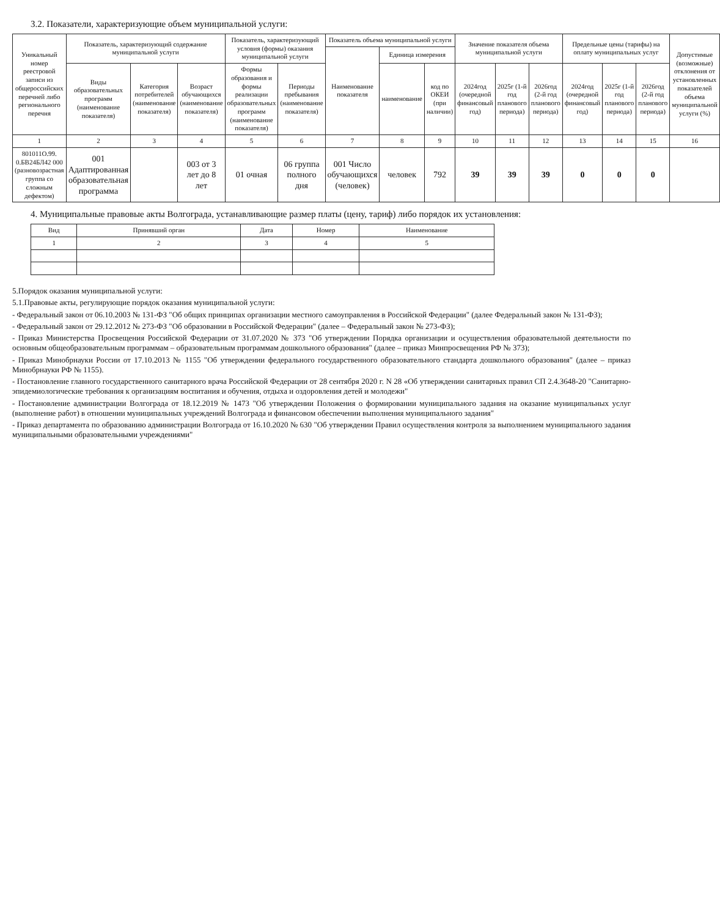3.2. Показатели, характеризующие объем муниципальной услуги:
| Уникальный номер реестровой записи из общероссийских перечней либо регионального перечня | Показатель, характеризующий содержание муниципальной услуги | | | Показатель, характеризующий условия (формы) оказания муниципальной услуги | | Показатель объема муниципальной услуги | | | Значение показателя объема муниципальной услуги | | | Предельные цены (тарифы) на оплату муниципальных услуг | | | Допустимые (возможные) отклонения от установленных показателей объема муниципальной услуги (%) |
| --- | --- | --- | --- | --- | --- | --- | --- | --- | --- | --- | --- | --- | --- | --- | --- |
| | | | | | | Наименование показателя | Единица измерения | | | | | | | | |
| | Виды образовательных программ (наименование показателя) | Категория потребителей (наименование показателя) | Возраст обучающихся (наименование показателя) | Формы образования и формы реализации образовательных программ (наименование показателя) | Периоды пребывания (наименование показателя) | | наименование | код по ОКЕИ (при наличии) | 2024год (очередной финансовый год) | 2025г (1-й год планового периода) | 2026год (2-й год планового периода) | 2024год (очередной финансовый год) | 2025г (1-й год планового периода) | 2026год (2-й год планового периода) | |
| 1 | 2 | 3 | 4 | 5 | 6 | 7 | 8 | 9 | 10 | 11 | 12 | 13 | 14 | 15 | 16 |
| 801011О.99. 0.БВ24БЛ42 000 (разновозрастная группа со сложным дефектом) | 001 Адаптированная образовательная программа | | 003 от 3 лет до 8 лет | 01 очная | 06 группа полного дня | 001 Число обучающихся (человек) | человек | 792 | 39 | 39 | 39 | 0 | 0 | 0 | |
4. Муниципальные правовые акты Волгограда, устанавливающие размер платы (цену, тариф) либо порядок их установления:
| Вид | Принявший орган | Дата | Номер | Наименование |
| --- | --- | --- | --- | --- |
| 1 | 2 | 3 | 4 | 5 |
5.Порядок оказания муниципальной услуги:
5.1.Правовые акты, регулирующие порядок оказания муниципальной услуги:
- Федеральный закон от 06.10.2003 № 131-ФЗ "Об общих принципах организации местного самоуправления в Российской Федерации" (далее Федеральный закон № 131-ФЗ);
- Федеральный закон от 29.12.2012 № 273-ФЗ "Об образовании в Российской Федерации" (далее – Федеральный закон № 273-ФЗ);
- Приказ Министерства Просвещения Российской Федерации от 31.07.2020 № 373 "Об утверждении Порядка организации и осуществления образовательной деятельности по основным общеобразовательным программам – образовательным программам дошкольного образования" (далее – приказ Минпросвещения РФ № 373);
- Приказ Минобрнауки России от 17.10.2013 № 1155 "Об утверждении федерального государственного образовательного стандарта дошкольного образования" (далее – приказ Минобрнауки РФ № 1155).
- Постановление главного государственного санитарного врача Российской Федерации от 28 сентября 2020 г. N 28 «Об утверждении санитарных правил СП 2.4.3648-20 "Санитарно-эпидемиологические требования к организациям воспитания и обучения, отдыха и оздоровления детей и молодежи"
- Постановление администрации Волгограда от 18.12.2019 № 1473 "Об утверждении Положения о формировании муниципального задания на оказание муниципальных услуг (выполнение работ) в отношении муниципальных учреждений Волгограда и финансовом обеспечении выполнения муниципального задания"
- Приказ департамента по образованию администрации Волгограда от 16.10.2020 № 630 "Об утверждении Правил осуществления контроля за выполнением муниципального задания муниципальными образовательными учреждениями"